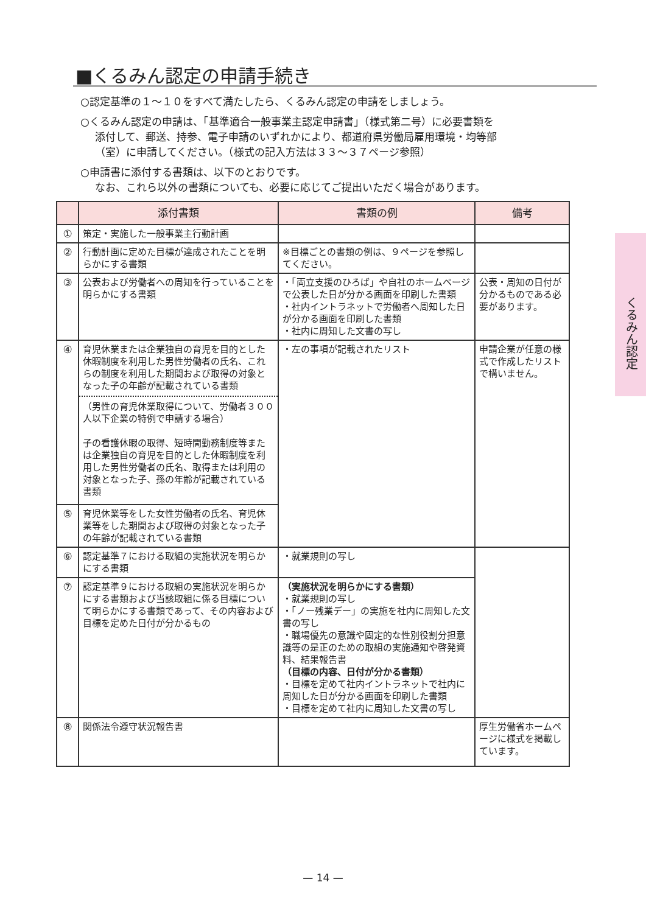■くるみん認定の申請手続き
○認定基準の１～１０をすべて満たしたら、くるみん認定の申請をしましょう。
○くるみん認定の申請は、「基準適合一般事業主認定申請書」（様式第二号）に必要書類を
添付して、郵送、持参、電子申請のいずれかにより、都道府県労働局雇用環境・均等部
（室）に申請してください。（様式の記入方法は３３～３７ページ参照）
○申請書に添付する書類は、以下のとおりです。
なお、これら以外の書類についても、必要に応じてご提出いただく場合があります。
| | 添付書類 | 書類の例 | 備考 |
| --- | --- | --- | --- |
| ① | 策定・実施した一般事業主行動計画 | | |
| ② | 行動計画に定めた目標が達成されたことを明らかにする書類 | ※目標ごとの書類の例は、９ページを参照してください。 | |
| ③ | 公表および労働者への周知を行っていることを明らかにする書類 | ・「両立支援のひろば」や自社のホームページで公表した日が分かる画面を印刷した書類 ・社内イントラネットで労働者へ周知した日が分かる画面を印刷した書類 ・社内に周知した文書の写し | 公表・周知の日付が分かるものである必要があります。 |
| ④ | 育児休業または企業独自の育児を目的とした休暇制度を利用した男性労働者の氏名、これらの制度を利用した期間および取得の対象となった子の年齢が記載されている書類 （男性の育児休業取得について、労働者３００人以下企業の特例で申請する場合） 子の看護休暇の取得、短時間勤務制度等または企業独自の育児を目的とした休暇制度を利用した男性労働者の氏名、取得または利用の対象となった子、孫の年齢が記載されている書類 | ・左の事項が記載されたリスト | 申請企業が任意の様式で作成したリストで構いません。 |
| ⑤ | 育児休業等をした女性労働者の氏名、育児休業等をした期間および取得の対象となった子の年齢が記載されている書類 | | |
| ⑥ | 認定基準７における取組の実施状況を明らかにする書類 | ・就業規則の写し | |
| ⑦ | 認定基準９における取組の実施状況を明らかにする書類および当該取組に係る目標について明らかにする書類であって、その内容および目標を定めた日付が分かるもの | （実施状況を明らかにする書類） ・就業規則の写し ・「ノー残業デー」の実施を社内に周知した文書の写し ・職場優先の意識や固定的な性別役割分担意識等の是正のための取組の実施通知や啓発資料、結果報告書 （目標の内容、日付が分かる書類） ・目標を定めて社内イントラネットで社内に周知した日が分かる画面を印刷した書類 ・目標を定めて社内に周知した文書の写し | |
| ⑧ | 関係法令遵守状況報告書 | | 厚生労働省ホームページに様式を掲載しています。 |
くるみん認定
— 14 —